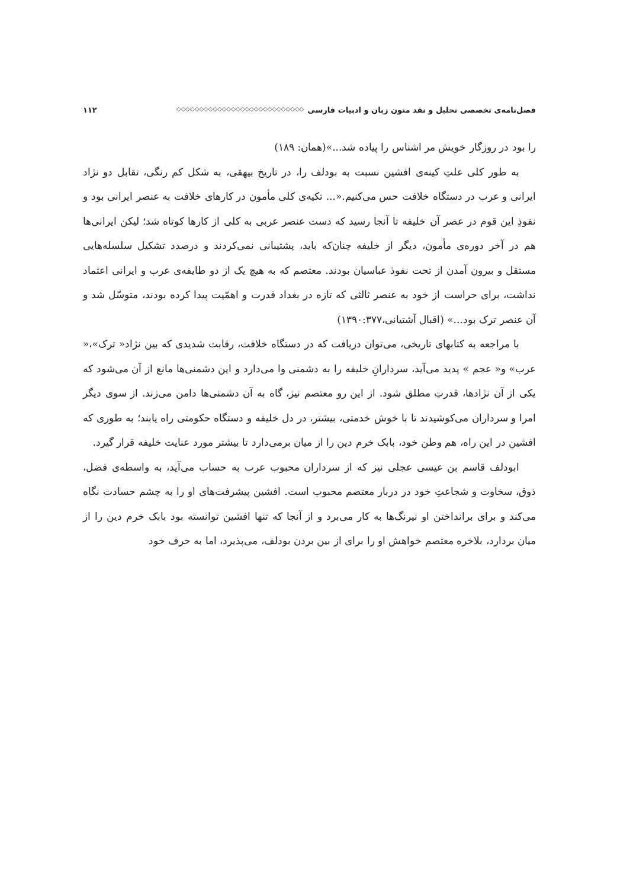فصل‌نامه‌ی تخصصی تحلیل و نقد متون زبان و ادبیات فارسی ◇◇◇◇◇◇◇◇◇◇◇◇◇◇◇◇◇◇◇◇◇◇◇◇◇◇◇◇ ۱۱۲
را بود در روزگار خویش مر اشناس را پیاده شد...»(همان: ۱۸۹)
به طور کلی علتِ کینه‌ی افشین نسبت به بودلف را، در تاریخ بیهقی، به شکل کم رنگی، تقابل دو نژاد ایرانی و عرب در دستگاه خلافت حس می‌کنیم.«... تکیه‌ی کلی مأمون در کارهای خلافت به عنصر ایرانی بود و نفوذِ این قوم در عصر آن خلیفه تا آنجا رسید که دست عنصر عربی به کلی از کارها کوتاه شد؛ لیکن ایرانی‌ها هم در آخر دوره‌ی مأمون، دیگر از خلیفه چنان‌که باید، پشتیبانی نمی‌کردند و درصدد تشکیل سلسله‌هایی مستقل و بیرون آمدن از تحت نفوذ عباسیان بودند. معتصم که به هیچ یک از دو طایفه‌ی عرب و ایرانی اعتماد نداشت، برای حراست از خود به عنصر ثالثی که تازه در بغداد قدرت و اهمّیت پیدا کرده بودند، متوسّل شد و آن عنصر ترک بود...» (اقبال آشتیانی،۱۳۹۰:۳۷۷)
با مراجعه به کتابهای تاریخی، می‌توان دریافت که در دستگاه خلافت، رقابت شدیدی که بین نژاد« ترک»،« عرب» و« عجم » پدید می‌آید، سردارانِ خلیفه را به دشمنی وا می‌دارد و این دشمنی‌ها مانع از آن می‌شود که یکی از آن نژادها، قدرتِ مطلق شود. از این رو معتصم نیز، گاه به آن دشمنی‌ها دامن می‌زند. از سوی دیگر امرا و سرداران می‌کوشیدند تا با خوش خدمتی، بیشتر، در دل خلیفه و دستگاه حکومتی راه یابند؛ به طوری که افشین در این راه، هم وطن خود، بابک خرم دین را از میان برمی‌دارد تا بیشتر مورد عنایت خلیفه قرار گیرد.
ابودلف قاسم بن عیسی عجلی نیز که از سرداران محبوب عرب به حساب می‌آید، به واسطه‌ی فضل، ذوق، سخاوت و شجاعتِ خود در دربار معتصم محبوب است. افشین پیشرفت‌های او را به چشم حسادت نگاه می‌کند و برای برانداختن او نیرنگ‌ها به کار می‌برد و از آنجا که تنها افشین توانسته بود بابک خرم دین را از میان بردارد، بلاخره معتصم خواهش او را برای از بین بردن بودلف، می‌پذیرد، اما به حرف خود